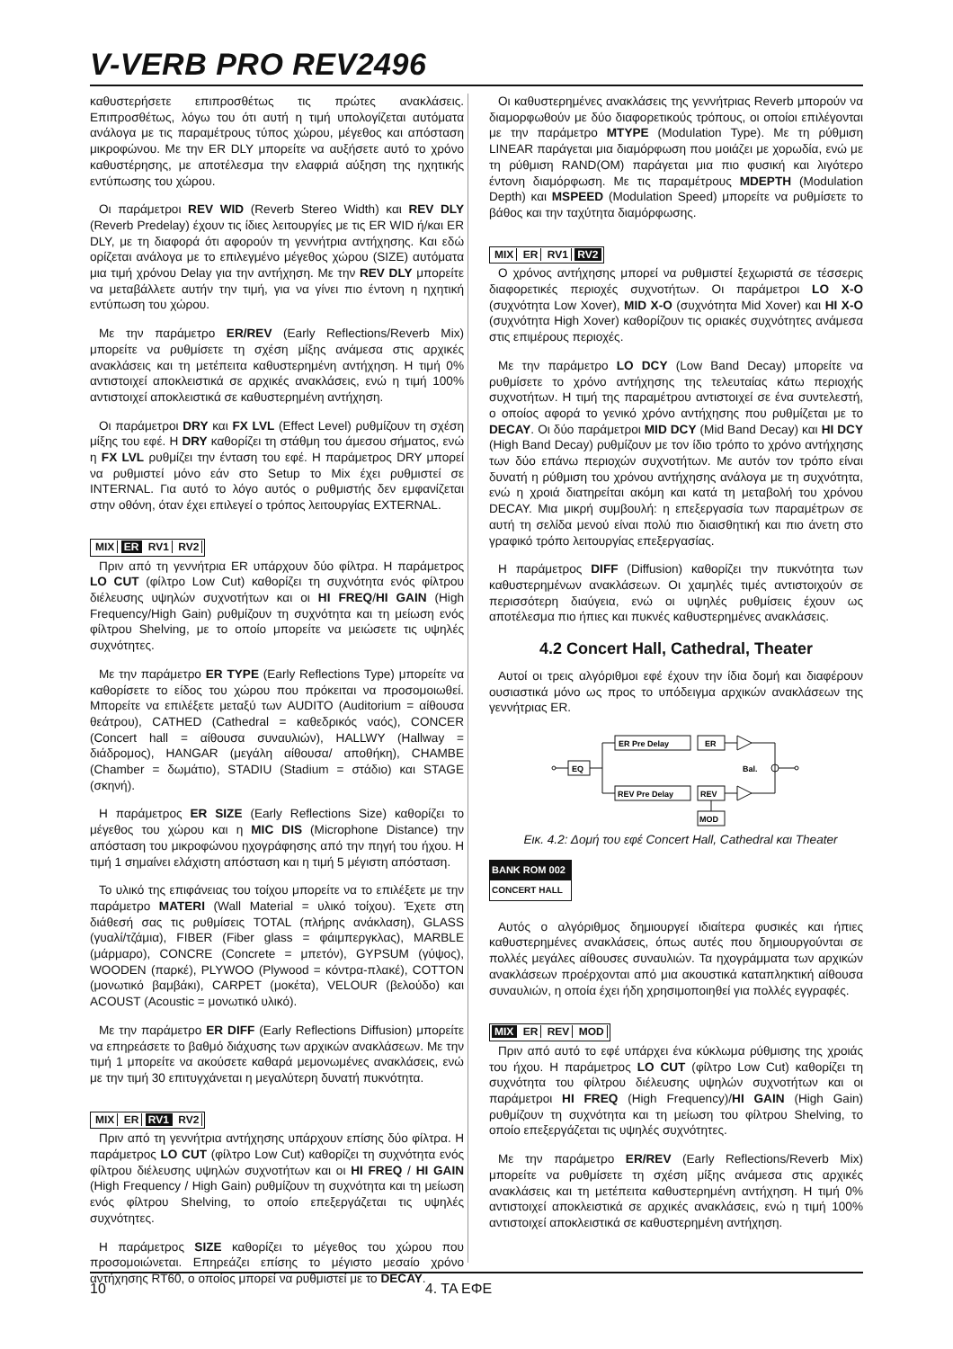V-VERB PRO REV2496
καθυστερήσετε επιπροσθέτως τις πρώτες ανακλάσεις. Επιπροσθέτως, λόγω του ότι αυτή η τιμή υπολογίζεται αυτόματα ανάλογα με τις παραμέτρους τύπος χώρου, μέγεθος και απόσταση μικροφώνου. Με την ER DLY μπορείτε να αυξήσετε αυτό το χρόνο καθυστέρησης, με αποτέλεσμα την ελαφριά αύξηση της ηχητικής εντύπωσης του χώρου.
Οι παράμετροι REV WID (Reverb Stereo Width) και REV DLY (Reverb Predelay) έχουν τις ίδιες λειτουργίες με τις ER WID ή/και ER DLY, με τη διαφορά ότι αφορούν τη γεννήτρια αντήχησης. Και εδώ ορίζεται ανάλογα με το επιλεγμένο μέγεθος χώρου (SIZE) αυτόματα μια τιμή χρόνου Delay για την αντήχηση. Με την REV DLY μπορείτε να μεταβάλλετε αυτήν την τιμή, για να γίνει πιο έντονη η ηχητική εντύπωση του χώρου.
Με την παράμετρο ER/REV (Early Reflections/Reverb Mix) μπορείτε να ρυθμίσετε τη σχέση μίξης ανάμεσα στις αρχικές ανακλάσεις και τη μετέπειτα καθυστερημένη αντήχηση. Η τιμή 0% αντιστοιχεί αποκλειστικά σε αρχικές ανακλάσεις, ενώ η τιμή 100% αντιστοιχεί αποκλειστικά σε καθυστερημένη αντήχηση.
Οι παράμετροι DRY και FX LVL (Effect Level) ρυθμίζουν τη σχέση μίξης του εφέ. Η DRY καθορίζει τη στάθμη του άμεσου σήματος, ενώ η FX LVL ρυθμίζει την ένταση του εφέ. Η παράμετρος DRY μπορεί να ρυθμιστεί μόνο εάν στο Setup το Mix έχει ρυθμιστεί σε INTERNAL. Για αυτό το λόγο αυτός ο ρυθμιστής δεν εμφανίζεται στην οθόνη, όταν έχει επιλεγεί ο τρόπος λειτουργίας EXTERNAL.
MIX ER RV1 RV2
Πριν από τη γεννήτρια ER υπάρχουν δύο φίλτρα. Η παράμετρος LO CUT (φίλτρο Low Cut) καθορίζει τη συχνότητα ενός φίλτρου διέλευσης υψηλών συχνοτήτων και οι HI FREQ/HI GAIN (High Frequency/High Gain) ρυθμίζουν τη συχνότητα και τη μείωση ενός φίλτρου Shelving, με το οποίο μπορείτε να μειώσετε τις υψηλές συχνότητες.
Με την παράμετρο ER TYPE (Early Reflections Type) μπορείτε να καθορίσετε το είδος του χώρου που πρόκειται να προσομοιωθεί. Μπορείτε να επιλέξετε μεταξύ των AUDITO (Auditorium = αίθουσα θεάτρου), CATHED (Cathedral = καθεδρικός ναός), CONCER (Concert hall = αίθουσα συναυλιών), HALLWY (Hallway = διάδρομος), HANGAR (μεγάλη αίθουσα/ αποθήκη), CHAMBE (Chamber = δωμάτιο), STADIU (Stadium = στάδιο) και STAGE (σκηνή).
Η παράμετρος ER SIZE (Early Reflections Size) καθορίζει το μέγεθος του χώρου και η MIC DIS (Microphone Distance) την απόσταση του μικροφώνου ηχογράφησης από την πηγή του ήχου. Η τιμή 1 σημαίνει ελάχιστη απόσταση και η τιμή 5 μέγιστη απόσταση.
Το υλικό της επιφάνειας του τοίχου μπορείτε να το επιλέξετε με την παράμετρο MATERI (Wall Material = υλικό τοίχου). Έχετε στη διάθεσή σας τις ρυθμίσεις TOTAL (πλήρης ανάκλαση), GLASS (γυαλί/τζάμια), FIBER (Fiber glass = φάιμπεργκλας), MARBLE (μάρμαρο), CONCRE (Concrete = μπετόν), GYPSUM (γύψος), WOODEN (παρκέ), PLYWOO (Plywood = κόντρα-πλακέ), COTTON (μονωτικό βαμβάκι), CARPET (μοκέτα), VELOUR (βελούδο) και ACOUST (Acoustic = μονωτικό υλικό).
Με την παράμετρο ER DIFF (Early Reflections Diffusion) μπορείτε να επηρεάσετε το βαθμό διάχυσης των αρχικών ανακλάσεων. Με την τιμή 1 μπορείτε να ακούσετε καθαρά μεμονωμένες ανακλάσεις, ενώ με την τιμή 30 επιτυγχάνεται η μεγαλύτερη δυνατή πυκνότητα.
MIX ER RV1 RV2
Πριν από τη γεννήτρια αντήχησης υπάρχουν επίσης δύο φίλτρα. Η παράμετρος LO CUT (φίλτρο Low Cut) καθορίζει τη συχνότητα ενός φίλτρου διέλευσης υψηλών συχνοτήτων και οι HI FREQ / HI GAIN (High Frequency / High Gain) ρυθμίζουν τη συχνότητα και τη μείωση ενός φίλτρου Shelving, το οποίο επεξεργάζεται τις υψηλές συχνότητες.
Η παράμετρος SIZE καθορίζει το μέγεθος του χώρου που προσομοιώνεται. Επηρεάζει επίσης το μέγιστο μεσαίο χρόνο αντήχησης RT60, ο οποίος μπορεί να ρυθμιστεί με το DECAY.
Οι καθυστερημένες ανακλάσεις της γεννήτριας Reverb μπορούν να διαμορφωθούν με δύο διαφορετικούς τρόπους, οι οποίοι επιλέγονται με την παράμετρο MTYPE (Modulation Type). Με τη ρύθμιση LINEAR παράγεται μια διαμόρφωση που μοιάζει με χορωδία, ενώ με τη ρύθμιση RAND(OM) παράγεται μια πιο φυσική και λιγότερο έντονη διαμόρφωση. Με τις παραμέτρους MDEPTH (Modulation Depth) και MSPEED (Modulation Speed) μπορείτε να ρυθμίσετε το βάθος και την ταχύτητα διαμόρφωσης.
MIX ER RV1 RV2
Ο χρόνος αντήχησης μπορεί να ρυθμιστεί ξεχωριστά σε τέσσερις διαφορετικές περιοχές συχνοτήτων. Οι παράμετροι LO X-O (συχνότητα Low Xover), MID X-O (συχνότητα Mid Xover) και HI X-O (συχνότητα High Xover) καθορίζουν τις οριακές συχνότητες ανάμεσα στις επιμέρους περιοχές.
Με την παράμετρο LO DCY (Low Band Decay) μπορείτε να ρυθμίσετε το χρόνο αντήχησης της τελευταίας κάτω περιοχής συχνοτήτων. Η τιμή της παραμέτρου αντιστοιχεί σε ένα συντελεστή, ο οποίος αφορά το γενικό χρόνο αντήχησης που ρυθμίζεται με το DECAY. Οι δύο παράμετροι MID DCY (Mid Band Decay) και HI DCY (High Band Decay) ρυθμίζουν με τον ίδιο τρόπο το χρόνο αντήχησης των δύο επάνω περιοχών συχνοτήτων. Με αυτόν τον τρόπο είναι δυνατή η ρύθμιση του χρόνου αντήχησης ανάλογα με τη συχνότητα, ενώ η χροιά διατηρείται ακόμη και κατά τη μεταβολή του χρόνου DECAY. Μια μικρή συμβουλή: η επεξεργασία των παραμέτρων σε αυτή τη σελίδα μενού είναι πολύ πιο διαισθητική και πιο άνετη στο γραφικό τρόπο λειτουργίας επεξεργασίας.
Η παράμετρος DIFF (Diffusion) καθορίζει την πυκνότητα των καθυστερημένων ανακλάσεων. Οι χαμηλές τιμές αντιστοιχούν σε περισσότερη διαύγεια, ενώ οι υψηλές ρυθμίσεις έχουν ως αποτέλεσμα πιο ήπιες και πυκνές καθυστερημένες ανακλάσεις.
4.2 Concert Hall, Cathedral, Theater
Αυτοί οι τρεις αλγόριθμοι εφέ έχουν την ίδια δομή και διαφέρουν ουσιαστικά μόνο ως προς το υπόδειγμα αρχικών ανακλάσεων της γεννήτριας ER.
EQ
ER Pre Delay
ER
REV Pre Delay
REV
Bal.
MOD
Εικ. 4.2: Δομή του εφέ Concert Hall, Cathedral και Theater
BANK ROM 002
CONCERT HALL
Αυτός ο αλγόριθμος δημιουργεί ιδιαίτερα φυσικές και ήπιες καθυστερημένες ανακλάσεις, όπως αυτές που δημιουργούνται σε πολλές μεγάλες αίθουσες συναυλιών. Τα ηχογράμματα των αρχικών ανακλάσεων προέρχονται από μια ακουστικά καταπληκτική αίθουσα συναυλιών, η οποία έχει ήδη χρησιμοποιηθεί για πολλές εγγραφές.
MIX ER REV MOD
Πριν από αυτό το εφέ υπάρχει ένα κύκλωμα ρύθμισης της χροιάς του ήχου. Η παράμετρος LO CUT (φίλτρο Low Cut) καθορίζει τη συχνότητα του φίλτρου διέλευσης υψηλών συχνοτήτων και οι παράμετροι HI FREQ (High Frequency)/HI GAIN (High Gain) ρυθμίζουν τη συχνότητα και τη μείωση του φίλτρου Shelving, το οποίο επεξεργάζεται τις υψηλές συχνότητες.
Με την παράμετρο ER/REV (Early Reflections/Reverb Mix) μπορείτε να ρυθμίσετε τη σχέση μίξης ανάμεσα στις αρχικές ανακλάσεις και τη μετέπειτα καθυστερημένη αντήχηση. Η τιμή 0% αντιστοιχεί αποκλειστικά σε αρχικές ανακλάσεις, ενώ η τιμή 100% αντιστοιχεί αποκλειστικά σε καθυστερημένη αντήχηση.
10 4. ΤΑ ΕΦΕ